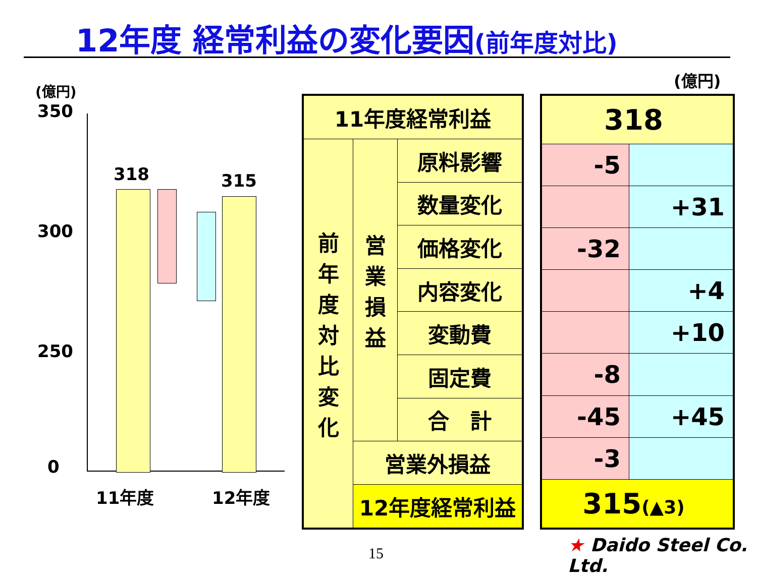12年度 経常利益の変化要因(前年度対比)
(億円)
350
300
250
0
318 315
11年度 12年度
| 11年度経常利益 | | |
| 前 年 度 対 比 変 化 | 営 業 損 益 | 原料影響 |
| | | 数量変化 |
| | | 価格変化 |
| | | 内容変化 |
| | | 変動費 |
| | | 固定費 |
| | | 合 計 |
| | 営業外損益 | |
| | 12年度経常利益 | |
(億円)
| 318 | |
| -5 | |
| | +31 |
| -32 | |
| | +4 |
| | +10 |
| -8 | |
| -45 | +45 |
| -3 | |
| 315 (▲3) | |
15 ★ Daido Steel Co. Ltd.